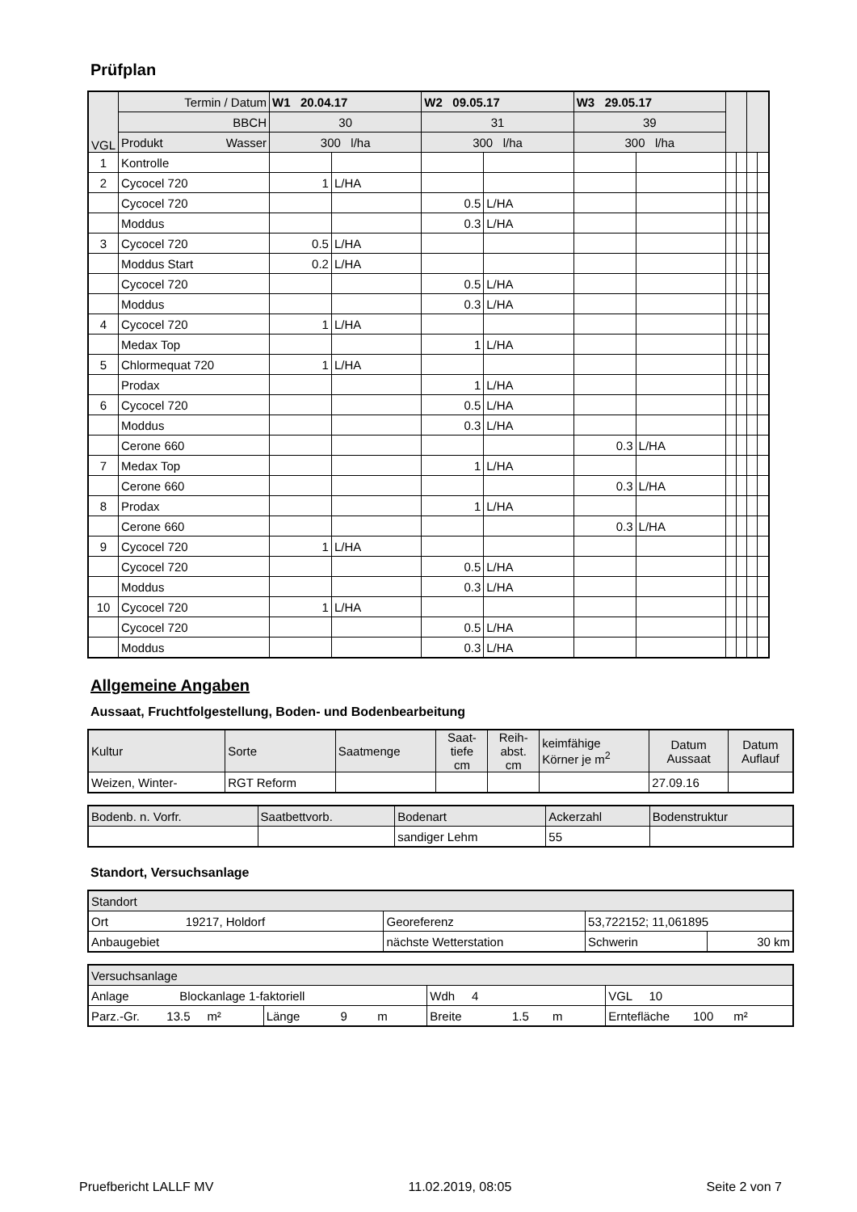Prüfplan
| VGL | Termin / Datum | W1 20.04.17 | | W2 09.05.17 | | W3 29.05.17 | | | | | |
| | BBCH | 30 | | 31 | | 39 | | | | | |
| | Produkt Wasser | 300 l/ha | | 300 l/ha | | 300 l/ha | | | | | |
| 1 | Kontrolle | | | | | | | | | | |
| 2 | Cycocel 720 | 1 | L/HA | | | | | | | | |
| | Cycocel 720 | | | 0.5 | L/HA | | | | | | |
| | Moddus | | | 0.3 | L/HA | | | | | | |
| 3 | Cycocel 720 | 0.5 | L/HA | | | | | | | | |
| | Moddus Start | 0.2 | L/HA | | | | | | | | |
| | Cycocel 720 | | | 0.5 | L/HA | | | | | | |
| | Moddus | | | 0.3 | L/HA | | | | | | |
| 4 | Cycocel 720 | 1 | L/HA | | | | | | | | |
| | Medax Top | | | 1 | L/HA | | | | | | |
| 5 | Chlormequat 720 | 1 | L/HA | | | | | | | | |
| | Prodax | | | 1 | L/HA | | | | | | |
| 6 | Cycocel 720 | | | 0.5 | L/HA | | | | | | |
| | Moddus | | | 0.3 | L/HA | | | | | | |
| | Cerone 660 | | | | | 0.3 | L/HA | | | | |
| 7 | Medax Top | | | 1 | L/HA | | | | | | |
| | Cerone 660 | | | | | 0.3 | L/HA | | | | |
| 8 | Prodax | | | 1 | L/HA | | | | | | |
| | Cerone 660 | | | | | 0.3 | L/HA | | | | |
| 9 | Cycocel 720 | 1 | L/HA | | | | | | | | |
| | Cycocel 720 | | | 0.5 | L/HA | | | | | | |
| | Moddus | | | 0.3 | L/HA | | | | | | |
| 10 | Cycocel 720 | 1 | L/HA | | | | | | | | |
| | Cycocel 720 | | | 0.5 | L/HA | | | | | | |
| | Moddus | | | 0.3 | L/HA | | | | | | |
Allgemeine Angaben
Aussaat, Fruchtfolgestellung, Boden- und Bodenbearbeitung
| Kultur | Sorte | Saatmenge | Saat- tiefe cm | Reih- abst. cm | keimfähige Körner je m<sup>2</sup> | Datum Aussaat | Datum Auflauf |
| Weizen, Winter- | RGT Reform | | | | | 27.09.16 | |
| Bodenb. n. Vorfr. | Saatbettvorb. | Bodenart | Ackerzahl | Bodenstruktur |
| | | sandiger Lehm | 55 | |
Standort, Versuchsanlage
| Standort | | | |
| Ort 19217, Holdorf | Georeferenz | 53,722152; 11,061895 | |
| Anbaugebiet | nächste Wetterstation | Schwerin | 30 km |
| Versuchsanlage | | | | |
| Anlage Blockanlage 1-faktoriell | | | Wdh 4 | VGL 10 |
| Parz.-Gr. 13.5 m² | Länge 9 m | Breite 1.5 m | | Erntefläche 100 m² |
Pruefbericht LALLF MV 11.02.2019, 08:05 Seite 2 von 7